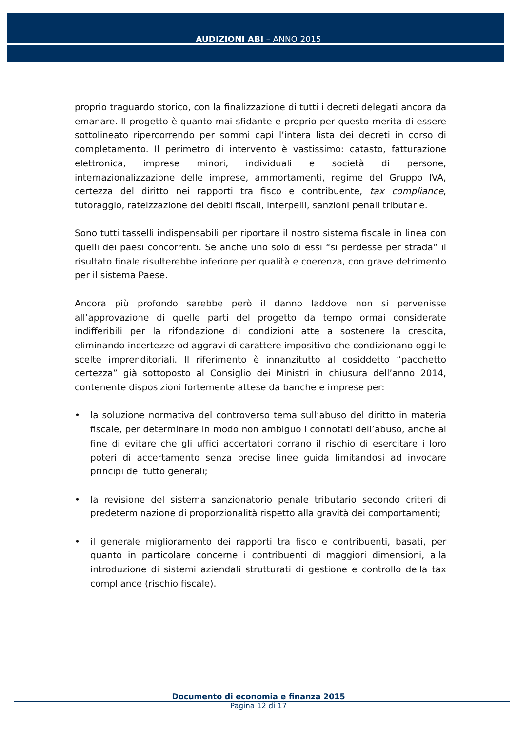AUDIZIONI ABI – ANNO 2015
proprio traguardo storico, con la finalizzazione di tutti i decreti delegati ancora da emanare. Il progetto è quanto mai sfidante e proprio per questo merita di essere sottolineato ripercorrendo per sommi capi l’intera lista dei decreti in corso di completamento. Il perimetro di intervento è vastissimo: catasto, fatturazione elettronica, imprese minori, individuali e società di persone, internazionalizzazione delle imprese, ammortamenti, regime del Gruppo IVA, certezza del diritto nei rapporti tra fisco e contribuente, tax compliance, tutoraggio, rateizzazione dei debiti fiscali, interpelli, sanzioni penali tributarie.
Sono tutti tasselli indispensabili per riportare il nostro sistema fiscale in linea con quelli dei paesi concorrenti. Se anche uno solo di essi “si perdesse per strada” il risultato finale risulterebbe inferiore per qualità e coerenza, con grave detrimento per il sistema Paese.
Ancora più profondo sarebbe però il danno laddove non si pervenisse all’approvazione di quelle parti del progetto da tempo ormai considerate indifferibili per la rifondazione di condizioni atte a sostenere la crescita, eliminando incertezze od aggravi di carattere impositivo che condizionano oggi le scelte imprenditoriali. Il riferimento è innanzitutto al cosiddetto “pacchetto certezza” già sottoposto al Consiglio dei Ministri in chiusura dell’anno 2014, contenente disposizioni fortemente attese da banche e imprese per:
• la soluzione normativa del controverso tema sull’abuso del diritto in materia fiscale, per determinare in modo non ambiguo i connotati dell’abuso, anche al fine di evitare che gli uffici accertatori corrano il rischio di esercitare i loro poteri di accertamento senza precise linee guida limitandosi ad invocare principi del tutto generali;
• la revisione del sistema sanzionatorio penale tributario secondo criteri di predeterminazione di proporzionalità rispetto alla gravità dei comportamenti;
• il generale miglioramento dei rapporti tra fisco e contribuenti, basati, per quanto in particolare concerne i contribuenti di maggiori dimensioni, alla introduzione di sistemi aziendali strutturati di gestione e controllo della tax compliance (rischio fiscale).
Documento di economia e finanza 2015
Pagina 12 di 17